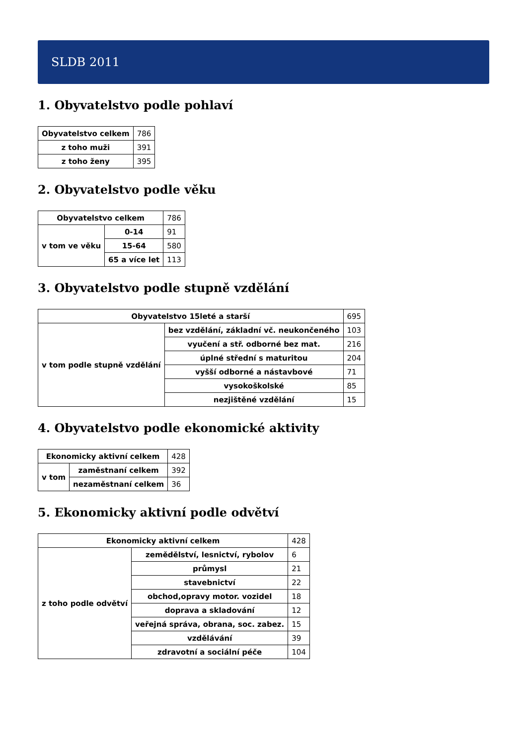SLDB 2011
1. Obyvatelstvo podle pohlaví
| Obyvatelstvo celkem | 786 |
| z toho muži | 391 |
| z toho ženy | 395 |
2. Obyvatelstvo podle věku
| Obyvatelstvo celkem | | 786 |
| v tom ve věku | 0-14 | 91 |
| | 15-64 | 580 |
| | 65 a více let | 113 |
3. Obyvatelstvo podle stupně vzdělání
| Obyvatelstvo 15leté a starší | | 695 |
| v tom podle stupně vzdělání | bez vzdělání, základní vč. neukončeného | 103 |
| | vyučení a stř. odborné bez mat. | 216 |
| | úplné střední s maturitou | 204 |
| | vyšší odborné a nástavbové | 71 |
| | vysokoškolské | 85 |
| | nezjištěné vzdělání | 15 |
4. Obyvatelstvo podle ekonomické aktivity
| Ekonomicky aktivní celkem | | 428 |
| v tom | zaměstnaní celkem | 392 |
| | nezaměstnaní celkem | 36 |
5. Ekonomicky aktivní podle odvětví
| Ekonomicky aktivní celkem | | 428 |
| z toho podle odvětví | zemědělství, lesnictví, rybolov | 6 |
| | průmysl | 21 |
| | stavebnictví | 22 |
| | obchod,opravy motor. vozidel | 18 |
| | doprava a skladování | 12 |
| | veřejná správa, obrana, soc. zabez. | 15 |
| | vzdělávání | 39 |
| | zdravotní a sociální péče | 104 |